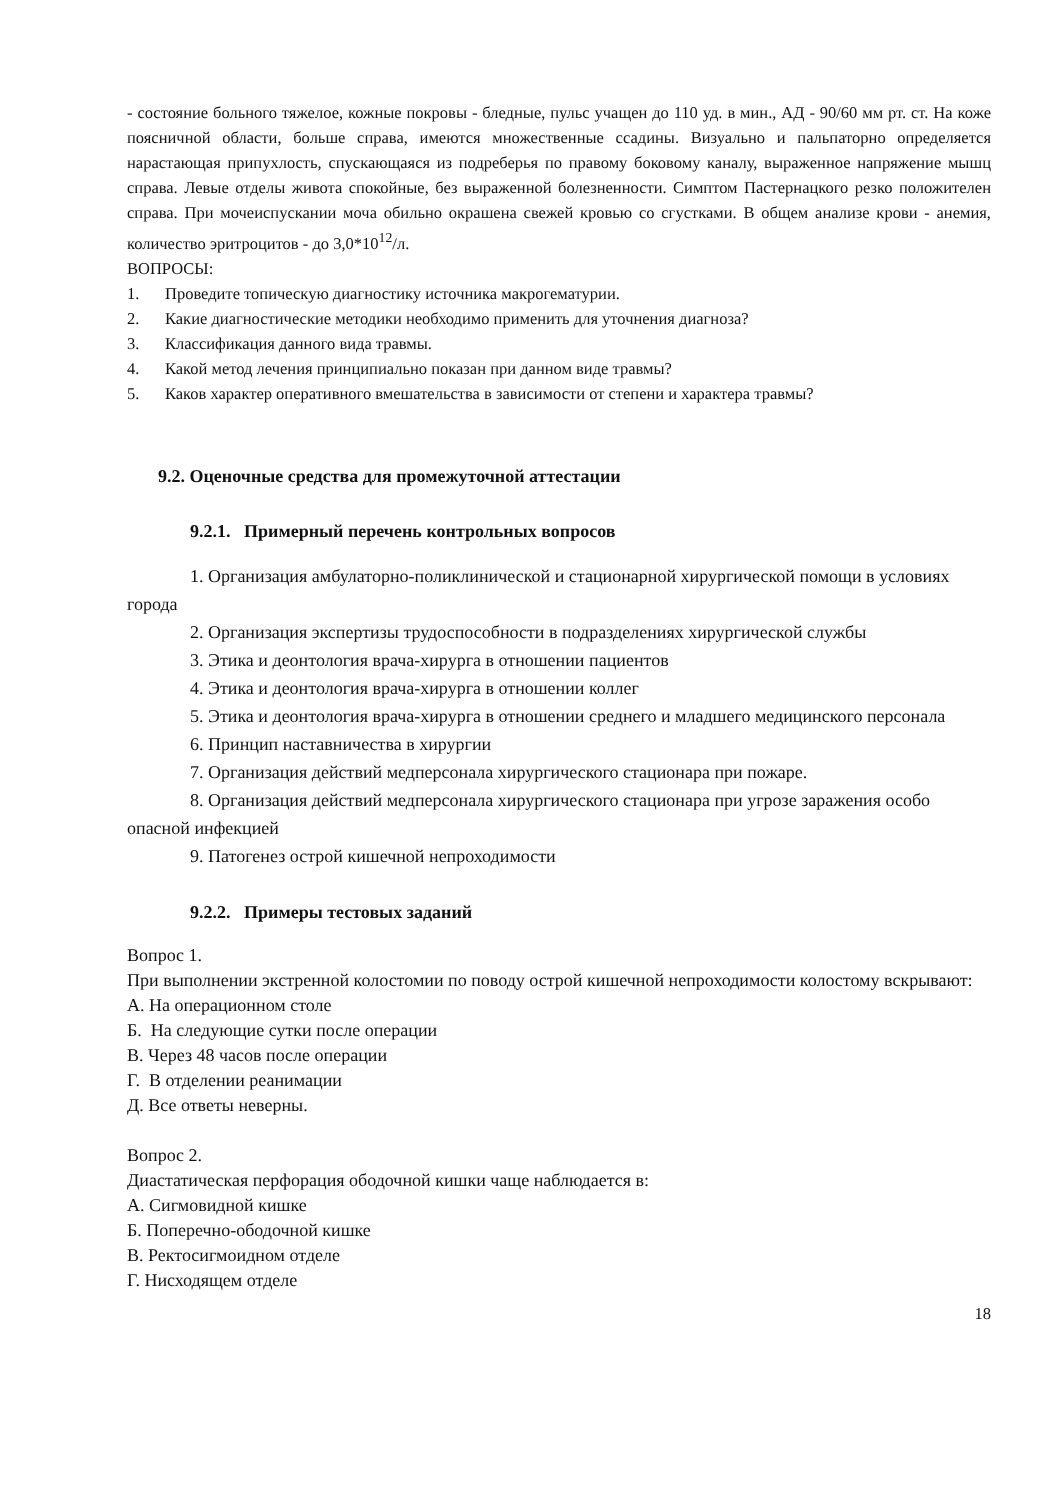- состояние больного тяжелое, кожные покровы - бледные, пульс учащен до 110 уд. в мин., АД - 90/60 мм рт. ст. На коже поясничной области, больше справа, имеются множественные ссадины. Визуально и пальпаторно определяется нарастающая припухлость, спускающаяся из подреберья по правому боковому каналу, выраженное напряжение мышц справа. Левые отделы живота спокойные, без выраженной болезненности. Симптом Пастернацкого резко положителен справа. При мочеиспускании моча обильно окрашена свежей кровью со сгустками. В общем анализе крови - анемия, количество эритроцитов - до 3,0*10<sup>12</sup>/л.
ВОПРОСЫ:
1. Проведите топическую диагностику источника макрогематурии.
2. Какие диагностические методики необходимо применить для уточнения диагноза?
3. Классификация данного вида травмы.
4. Какой метод лечения принципиально показан при данном виде травмы?
5. Каков характер оперативного вмешательства в зависимости от степени и характера травмы?
9.2. Оценочные средства для промежуточной аттестации
9.2.1. Примерный перечень контрольных вопросов
1. Организация амбулаторно-поликлинической и стационарной хирургической помощи в условиях города
2. Организация экспертизы трудоспособности в подразделениях хирургической службы
3. Этика и деонтология врача-хирурга в отношении пациентов
4. Этика и деонтология врача-хирурга в отношении коллег
5. Этика и деонтология врача-хирурга в отношении среднего и младшего медицинского персонала
6. Принцип наставничества в хирургии
7. Организация действий медперсонала хирургического стационара при пожаре.
8. Организация действий медперсонала хирургического стационара при угрозе заражения особо опасной инфекцией
9. Патогенез острой кишечной непроходимости
9.2.2. Примеры тестовых заданий
Вопрос 1.
При выполнении экстренной колостомии по поводу острой кишечной непроходимости колостому вскрывают:
А. На операционном столе
Б. На следующие сутки после операции
В. Через 48 часов после операции
Г. В отделении реанимации
Д. Все ответы неверны.
Вопрос 2.
Диастатическая перфорация ободочной кишки чаще наблюдается в:
А. Сигмовидной кишке
Б. Поперечно-ободочной кишке
В. Ректосигмоидном отделе
Г. Нисходящем отделе
18